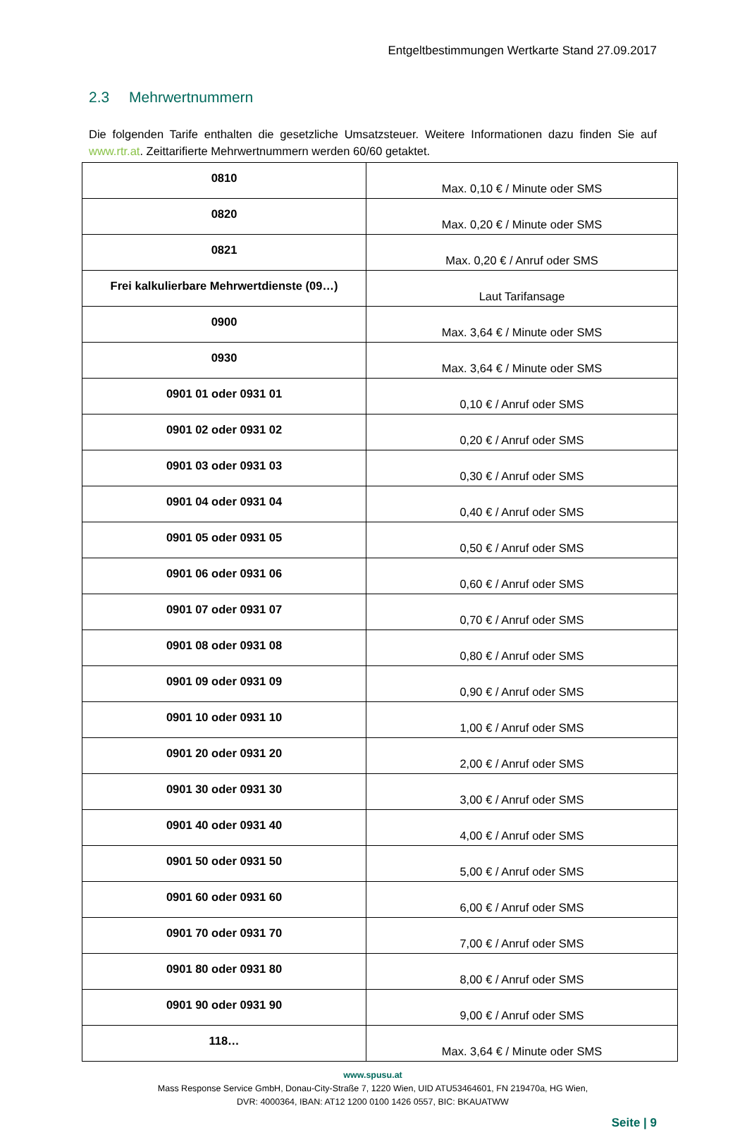Entgeltbestimmungen Wertkarte Stand 27.09.2017
2.3 Mehrwertnummern
Die folgenden Tarife enthalten die gesetzliche Umsatzsteuer. Weitere Informationen dazu finden Sie auf www.rtr.at. Zeittarifierte Mehrwertnummern werden 60/60 getaktet.
| 0810 | Max. 0,10 € / Minute oder SMS |
| 0820 | Max. 0,20 € / Minute oder SMS |
| 0821 | Max. 0,20 € / Anruf oder SMS |
| Frei kalkulierbare Mehrwertdienste (09…) | Laut Tarifansage |
| 0900 | Max. 3,64 € / Minute oder SMS |
| 0930 | Max. 3,64 € / Minute oder SMS |
| 0901 01 oder 0931 01 | 0,10 € / Anruf oder SMS |
| 0901 02 oder 0931 02 | 0,20 € / Anruf oder SMS |
| 0901 03 oder 0931 03 | 0,30 € / Anruf oder SMS |
| 0901 04 oder 0931 04 | 0,40 € / Anruf oder SMS |
| 0901 05 oder 0931 05 | 0,50 € / Anruf oder SMS |
| 0901 06 oder 0931 06 | 0,60 € / Anruf oder SMS |
| 0901 07 oder 0931 07 | 0,70 € / Anruf oder SMS |
| 0901 08 oder 0931 08 | 0,80 € / Anruf oder SMS |
| 0901 09 oder 0931 09 | 0,90 € / Anruf oder SMS |
| 0901 10 oder 0931 10 | 1,00 € / Anruf oder SMS |
| 0901 20 oder 0931 20 | 2,00 € / Anruf oder SMS |
| 0901 30 oder 0931 30 | 3,00 € / Anruf oder SMS |
| 0901 40 oder 0931 40 | 4,00 € / Anruf oder SMS |
| 0901 50 oder 0931 50 | 5,00 € / Anruf oder SMS |
| 0901 60 oder 0931 60 | 6,00 € / Anruf oder SMS |
| 0901 70 oder 0931 70 | 7,00 € / Anruf oder SMS |
| 0901 80 oder 0931 80 | 8,00 € / Anruf oder SMS |
| 0901 90 oder 0931 90 | 9,00 € / Anruf oder SMS |
| 118… | Max. 3,64 € / Minute oder SMS |
www.spusu.at
Mass Response Service GmbH, Donau-City-Straße 7, 1220 Wien, UID ATU53464601, FN 219470a, HG Wien,
DVR: 4000364, IBAN: AT12 1200 0100 1426 0557, BIC: BKAUATWW
Seite | 9